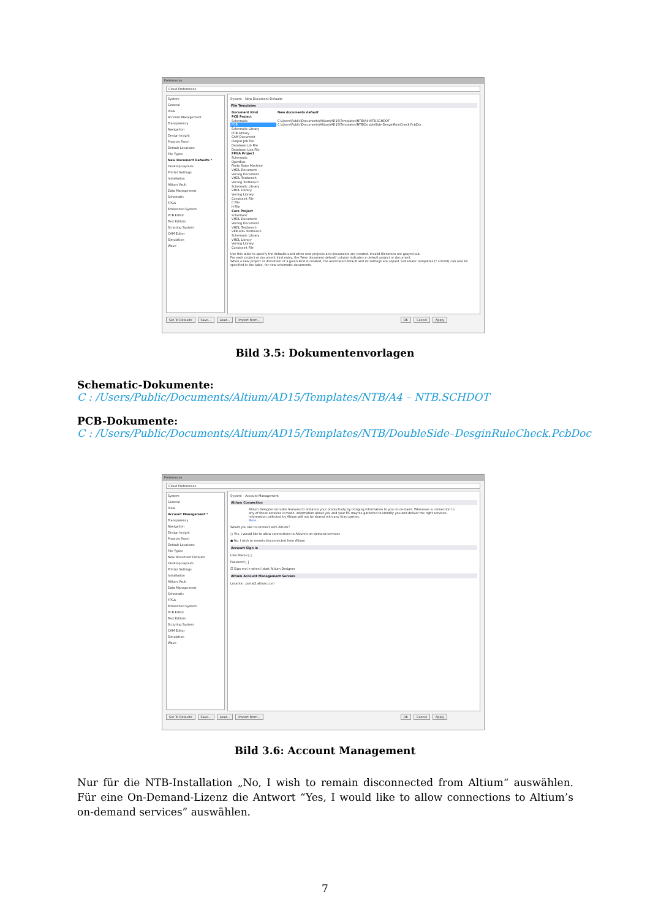Preferences
Cloud Preferences
System
General
View
Account Management
Transparency
Navigation
Design Insight
Projects Panel
Default Locations
File Types
New Document Defaults *
Desktop Layouts
Printer Settings
Installation
Altium Vault
Data Management
Schematic
FPGA
Embedded System
PCB Editor
Text Editors
Scripting System
CAM Editor
Simulation
Wave
System – New Document Defaults
File Templates
| Document Kind | New documents default |
| --- | --- |
| PCB Project | |
| Schematic | C:\Users\Public\Documents\Altium\AD15\Templates\NTB\A4-NTB.SCHDOT |
| PCB | C:\Users\Public\Documents\Altium\AD15\Templates\NTB\DoubleSide-DesginRuleCheck.PcbDoc |
| Schematic Library | |
| PCB Library | |
| CAM Document | |
| Output Job File | |
| Database Lib File | |
| Database Link File | |
| FPGA Project | |
| Schematic | |
| OpenBus | |
| Finite State Machine | |
| VHDL Document | |
| Verilog Document | |
| VHDL Testbench | |
| Verilog Testbench | |
| Schematic Library | |
| VHDL Library | |
| Verilog Library | |
| Constraint File | |
| C File | |
| H File | |
| Core Project | |
| Schematic | |
| VHDL Document | |
| Verilog Document | |
| VHDL Testbench | |
| VERILOG Testbench | |
| Schematic Library | |
| VHDL Library | |
| Verilog Library | |
| Constraint File | |
Use this table to specify the defaults used when new projects and documents are created. Invalid filenames are grayed out.
For each project or document kind entry, the 'New document default' column indicates a default project or document.
When a new project or document of a given kind is created, the associated default and its settings are copied. Schematic templates (*.schdot) can also be specified in the table, for new schematic documents.
Set To Defaults Save... Load... Import From... OK Cancel Apply
Bild 3.5: Dokumentenvorlagen
Schematic-Dokumente:
C : /Users/Public/Documents/Altium/AD15/Templates/NTB/A4 – NTB.SCHDOT
PCB-Dokumente:
C : /Users/Public/Documents/Altium/AD15/Templates/NTB/DoubleSide–DesginRuleCheck.PcbDoc
Preferences
Cloud Preferences
System
General
View
Account Management *
Transparency
Navigation
Design Insight
Projects Panel
Default Locations
File Types
New Document Defaults
Desktop Layouts
Printer Settings
Installation
Altium Vault
Data Management
Schematic
FPGA
Embedded System
PCB Editor
Text Editors
Scripting System
CAM Editor
Simulation
Wave
System – Account Management
Altium Connection
Altium Designer includes features to enhance your productivity by bringing information to you on-demand. Whenever a connection to any of these services is made, information about you and your PC may be gathered to identify you and deliver the right services. Information collected by Altium will not be shared with any third parties.
More...
Would you like to connect with Altium?
○ Yes, I would like to allow connections to Altium's on-demand services
● No, I wish to remain disconnected from Altium
Account Sign in
User Name [ ]
Password [ ]
☑ Sign me in when I start Altium Designer
Altium Account Management Servers
Location: portal2.altium.com
Set To Defaults Save... Load... Import From... OK Cancel Apply
Bild 3.6: Account Management
Nur für die NTB-Installation „No, I wish to remain disconnected from Altium“ auswählen. Für eine On-Demand-Lizenz die Antwort “Yes, I would like to allow connections to Altium’s on-demand services” auswählen.
7